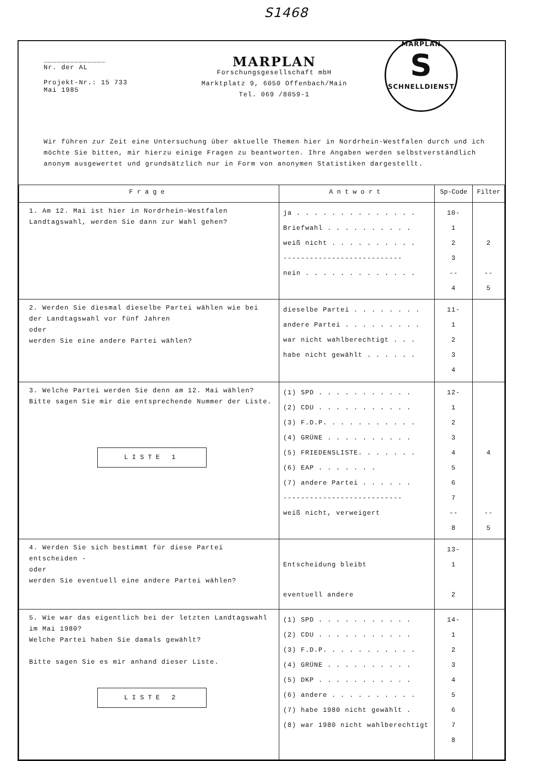S1468
______________
Nr. der AL
Projekt-Nr.: 15 733
Mai 1985
MARPLAN
Forschungsgesellschaft mbH
Marktplatz 9, 6050 Offenbach/Main
Tel. 069 /8059-1
MARPLAN
S
SCHNELLDIENST
Wir führen zur Zeit eine Untersuchung über aktuelle Themen hier in Nordrhein-Westfalen durch und ich möchte Sie bitten, mir hierzu einige Fragen zu beantworten. Ihre Angaben werden selbstverständlich anonym ausgewertet und grundsätzlich nur in Form von anonymen Statistiken dargestellt.
| Frage | Antwort | Sp-Code | Filter |
| --- | --- | --- | --- |
| 1. Am 12. Mai ist hier in Nordrhein-Westfalen Landtagswahl, werden Sie dann zur Wahl gehen? | ja . . . . . . . . . . . . . . Briefwahl . . . . . . . . . . weiß nicht . . . . . . . . . . --------------------------- nein . . . . . . . . . . . . . | 10- 1 2 3 -- 4 | 2 -- 5 |
| 2. Werden Sie diesmal dieselbe Partei wählen wie bei der Landtagswahl vor fünf Jahren oder werden Sie eine andere Partei wählen? | dieselbe Partei . . . . . . . . andere Partei . . . . . . . . . war nicht wahlberechtigt . . . habe nicht gewählt . . . . . . | 11- 1 2 3 4 | |
| 3. Welche Partei werden Sie denn am 12. Mai wählen? Bitte sagen Sie mir die entsprechende Nummer der Liste. LISTE 1 | (1) SPD . . . . . . . . . . . (2) CDU . . . . . . . . . . . (3) F.D.P. . . . . . . . . . . (4) GRÜNE . . . . . . . . . . (5) FRIEDENSLISTE. . . . . . . (6) EAP . . . . . . . (7) andere Partei . . . . . . --------------------------- weiß nicht, verweigert | 12- 1 2 3 4 5 6 7 -- 8 | 4 -- 5 |
| 4. Werden Sie sich bestimmt für diese Partei entscheiden - oder werden Sie eventuell eine andere Partei wählen? | Entscheidung bleibt eventuell andere | 13- 1 2 | |
| 5. Wie war das eigentlich bei der letzten Landtagswahl im Mai 1980? Welche Partei haben Sie damals gewählt? Bitte sagen Sie es mir anhand dieser Liste. LISTE 2 | (1) SPD . . . . . . . . . . . (2) CDU . . . . . . . . . . . (3) F.D.P. . . . . . . . . . . (4) GRÜNE . . . . . . . . . . (5) DKP . . . . . . . . . . . (6) andere . . . . . . . . . . (7) habe 1980 nicht gewählt . (8) war 1980 nicht wahlberechtigt | 14- 1 2 3 4 5 6 7 8 | |